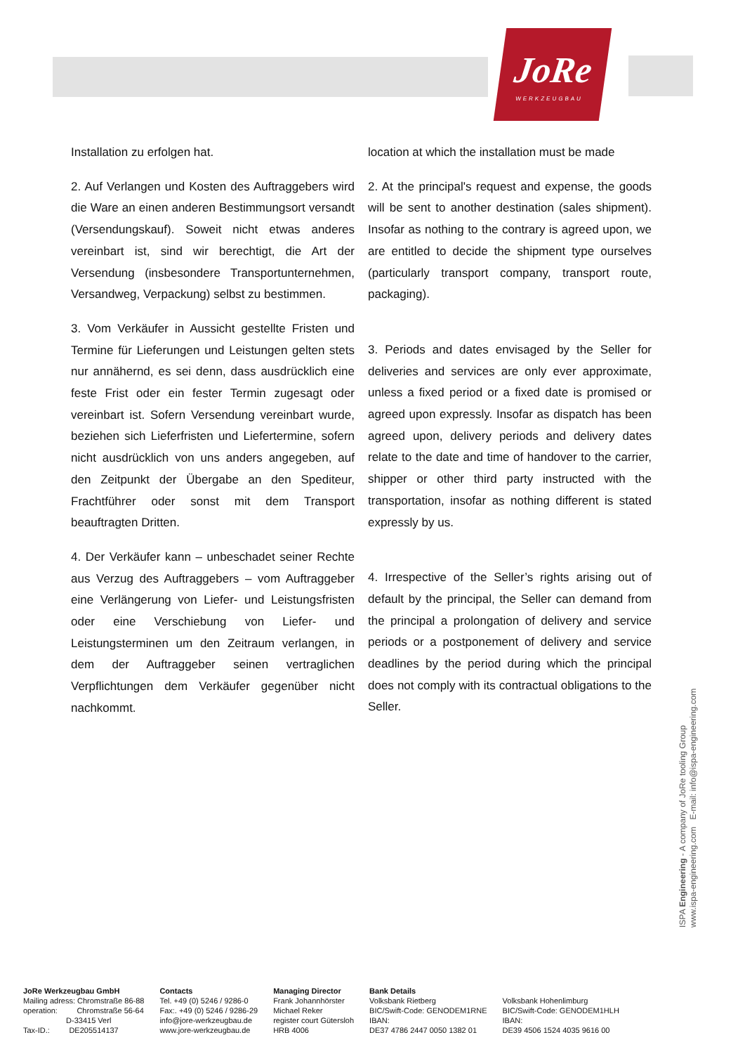JoRe
WERKZEUGBAU
Installation zu erfolgen hat.
2. Auf Verlangen und Kosten des Auftraggebers wird die Ware an einen anderen Bestimmungsort versandt (Versendungskauf). Soweit nicht etwas anderes vereinbart ist, sind wir berechtigt, die Art der Versendung (insbesondere Transport­unternehmen, Versandweg, Verpackung) selbst zu bestimmen.
3. Vom Verkäufer in Aussicht gestellte Fristen und Termine für Lieferungen und Leistungen gelten stets nur annähernd, es sei denn, dass ausdrücklich eine feste Frist oder ein fester Termin zugesagt oder vereinbart ist. Sofern Versendung vereinbart wurde, beziehen sich Lieferfristen und Liefertermine, sofern nicht ausdrücklich von uns anders angegeben, auf den Zeitpunkt der Übergabe an den Spediteur, Frachtführer oder sonst mit dem Transport beauftragten Dritten.
4. Der Verkäufer kann – unbeschadet seiner Rechte aus Verzug des Auftraggebers – vom Auftraggeber eine Verlängerung von Liefer- und Leistungsfristen oder eine Verschiebung von Liefer- und Leistungsterminen um den Zeitraum verlangen, in dem der Auftraggeber seinen vertraglichen Verpflichtungen dem Verkäufer gegenüber nicht nachkommt.
location at which the installation must be made
2. At the principal's request and expense, the goods will be sent to another destination (sales shipment). Insofar as nothing to the contrary is agreed upon, we are entitled to decide the shipment type ourselves (particularly transport company, transport route, packaging).
3. Periods and dates envisaged by the Seller for deliveries and services are only ever approximate, unless a fixed period or a fixed date is promised or agreed upon expressly. Insofar as dispatch has been agreed upon, delivery periods and delivery dates relate to the date and time of handover to the carrier, shipper or other third party instructed with the transportation, insofar as nothing different is stated expressly by us.
4. Irrespective of the Seller’s rights arising out of default by the principal, the Seller can demand from the principal a prolongation of delivery and service periods or a postponement of delivery and service deadlines by the period during which the principal does not comply with its contractual obligations to the Seller.
ISPA Engineering - A company of JoRe tooling Group
www.ispa-engineering.com E-mail: info@ispa-engineering.com
JoRe Werkzeugbau GmbH
Mailing adress: Chromstraße 86-88
operation: Chromstraße 56-64
D-33415 Verl
Tax-ID.: DE205514137
Contacts
Tel. +49 (0) 5246 / 9286-0
Fax:. +49 (0) 5246 / 9286-29
info@jore-werkzeugbau.de
www.jore-werkzeugbau.de
Managing Director
Frank Johannhörster
Michael Reker
register court Gütersloh
HRB 4006
Bank Details
Volksbank Rietberg
BIC/Swift-Code: GENODEM1RNE
IBAN:
DE37 4786 2447 0050 1382 01
Volksbank Hohenlimburg
BIC/Swift-Code: GENODEM1HLH
IBAN:
DE39 4506 1524 4035 9616 00